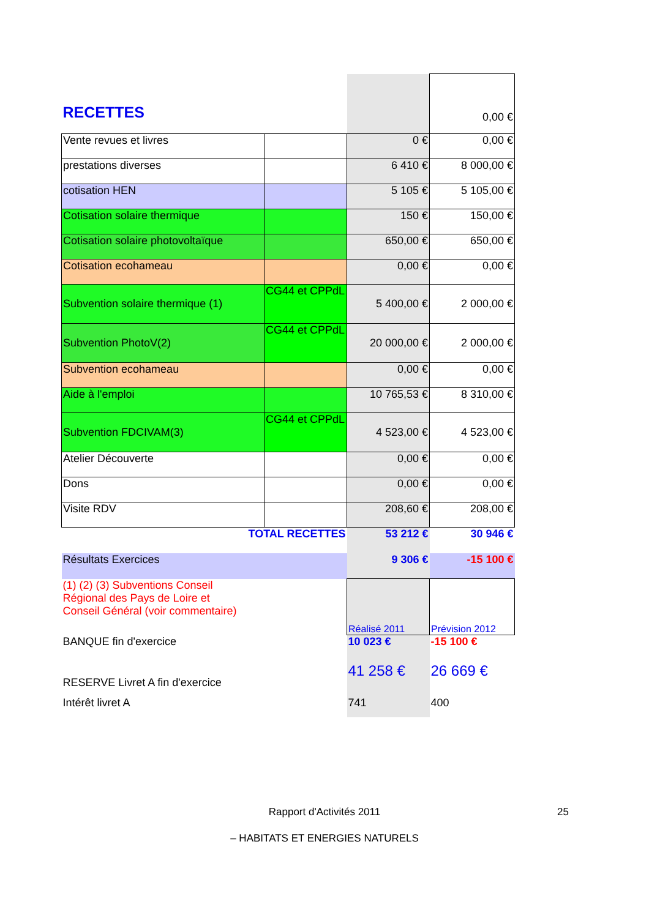| RECETTES | | | 0,00 € |
| Vente revues et livres | | 0 € | 0,00 € |
| prestations diverses | | 6 410 € | 8 000,00 € |
| cotisation HEN | | 5 105 € | 5 105,00 € |
| Cotisation solaire thermique | | 150 € | 150,00 € |
| Cotisation solaire photovoltaïque | | 650,00 € | 650,00 € |
| Cotisation ecohameau | | 0,00 € | 0,00 € |
| Subvention solaire thermique (1) | CG44 et CPPdL | 5 400,00 € | 2 000,00 € |
| Subvention PhotoV(2) | CG44 et CPPdL | 20 000,00 € | 2 000,00 € |
| Subvention ecohameau | | 0,00 € | 0,00 € |
| Aide à l'emploi | | 10 765,53 € | 8 310,00 € |
| Subvention FDCIVAM(3) | CG44 et CPPdL | 4 523,00 € | 4 523,00 € |
| Atelier Découverte | | 0,00 € | 0,00 € |
| Dons | | 0,00 € | 0,00 € |
| Visite RDV | | 208,60 € | 208,00 € |
| TOTAL RECETTES | | 53 212 € | 30 946 € |
| Résultats Exercices | | 9 306 € | -15 100 € |
| (1) (2) (3) Subventions Conseil Régional des Pays de Loire et Conseil Général (voir commentaire) | | Réalisé 2011 | Prévision 2012 |
| BANQUE fin d'exercice | | 10 023 € | -15 100 € |
| RESERVE Livret A fin d'exercice | | 41 258 € | 26 669 € |
| Intérêt livret A | | 741 | 400 |
Rapport d'Activités 2011 25
– HABITATS ET ENERGIES NATURELS